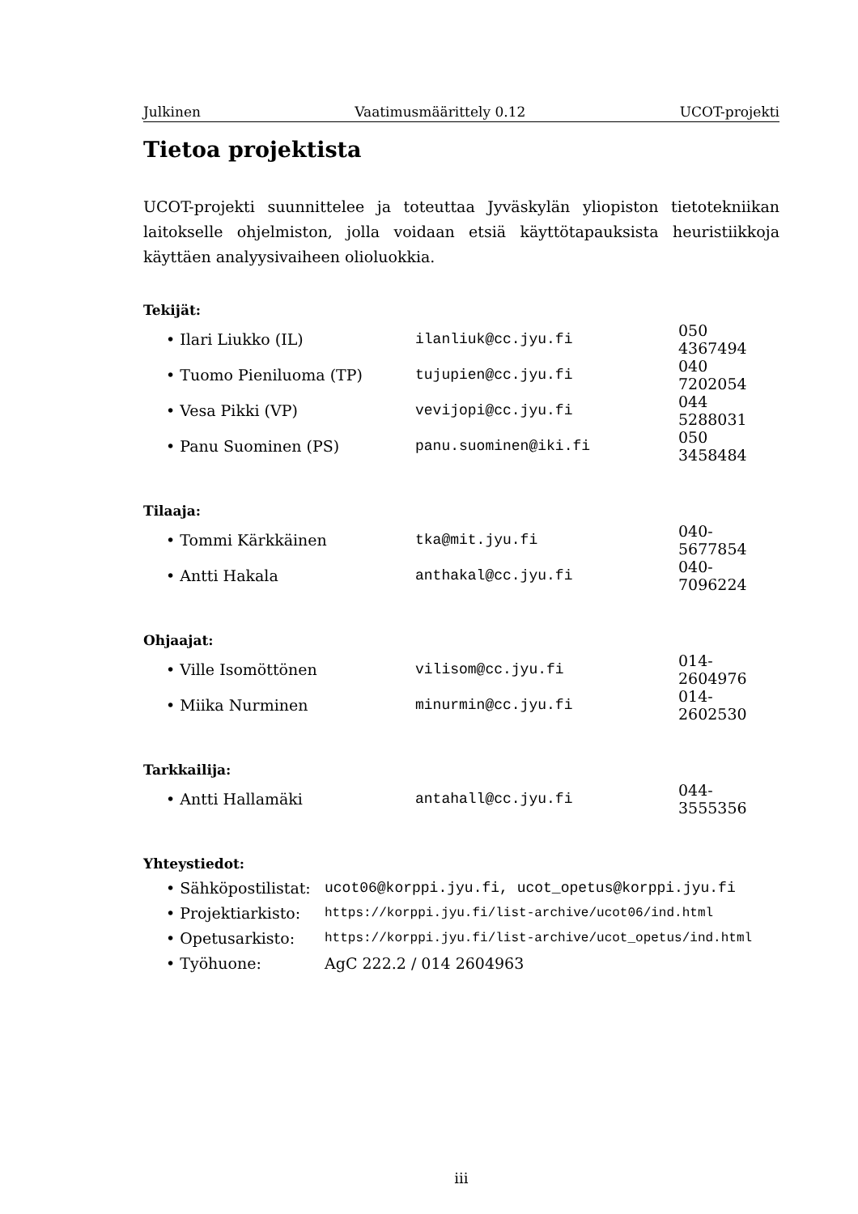Julkinen Vaatimusmäärittely 0.12 UCOT-projekti
Tietoa projektista
UCOT-projekti suunnittelee ja toteuttaa Jyväskylän yliopiston tietotekniikan laitokselle ohjelmiston, jolla voidaan etsiä käyttötapauksista heuristiikkoja käyttäen analyysivaiheen olioluokkia.
Tekijät:
| • Ilari Liukko (IL) | ilanliuk@cc.jyu.fi | 050 4367494 |
| • Tuomo Pieniluoma (TP) | tujupien@cc.jyu.fi | 040 7202054 |
| • Vesa Pikki (VP) | vevijopi@cc.jyu.fi | 044 5288031 |
| • Panu Suominen (PS) | panu.suominen@iki.fi | 050 3458484 |
Tilaaja:
| • Tommi Kärkkäinen | tka@mit.jyu.fi | 040-5677854 |
| • Antti Hakala | anthakal@cc.jyu.fi | 040-7096224 |
Ohjaajat:
| • Ville Isomöttönen | vilisom@cc.jyu.fi | 014-2604976 |
| • Miika Nurminen | minurmin@cc.jyu.fi | 014-2602530 |
Tarkkailija:
| • Antti Hallamäki | antahall@cc.jyu.fi | 044-3555356 |
Yhteystiedot:
| • Sähköpostilistat: | ucot06@korppi.jyu.fi, ucot_opetus@korppi.jyu.fi |
| • Projektiarkisto: | https://korppi.jyu.fi/list-archive/ucot06/ind.html |
| • Opetusarkisto: | https://korppi.jyu.fi/list-archive/ucot_opetus/ind.html |
| • Työhuone: | AgC 222.2 / 014 2604963 |
iii